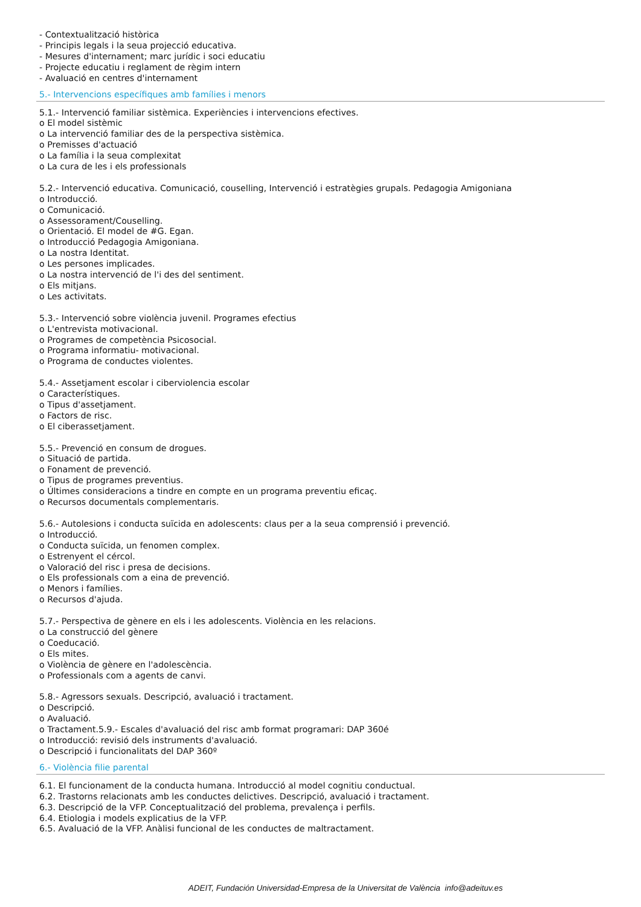- Contextualització històrica
- Principis legals i la seua projecció educativa.
- Mesures d'internament; marc jurídic i soci educatiu
- Projecte educatiu i reglament de règim intern
- Avaluació en centres d'internament
5.- Intervencions específiques amb famílies i menors
5.1.- Intervenció familiar sistèmica. Experiències i intervencions efectives.
o El model sistèmic
o La intervenció familiar des de la perspectiva sistèmica.
o Premisses d'actuació
o La família i la seua complexitat
o La cura de les i els professionals
5.2.- Intervenció educativa. Comunicació, couselling, Intervenció i estratègies grupals. Pedagogia Amigoniana
o Introducció.
o Comunicació.
o Assessorament/Couselling.
o Orientació. El model de #G. Egan.
o Introducció Pedagogia Amigoniana.
o La nostra Identitat.
o Les persones implicades.
o La nostra intervenció de l'i des del sentiment.
o Els mitjans.
o Les activitats.
5.3.- Intervenció sobre violència juvenil. Programes efectius
o L'entrevista motivacional.
o Programes de competència Psicosocial.
o Programa informatiu- motivacional.
o Programa de conductes violentes.
5.4.- Assetjament escolar i ciberviolencia escolar
o Característiques.
o Tipus d'assetjament.
o Factors de risc.
o El ciberassetjament.
5.5.- Prevenció en consum de drogues.
o Situació de partida.
o Fonament de prevenció.
o Tipus de programes preventius.
o Últimes consideracions a tindre en compte en un programa preventiu eficaç.
o Recursos documentals complementaris.
5.6.- Autolesions i conducta suïcida en adolescents: claus per a la seua comprensió i prevenció.
o Introducció.
o Conducta suïcida, un fenomen complex.
o Estrenyent el cércol.
o Valoració del risc i presa de decisions.
o Els professionals com a eina de prevenció.
o Menors i famílies.
o Recursos d'ajuda.
5.7.- Perspectiva de gènere en els i les adolescents. Violència en les relacions.
o La construcció del gènere
o Coeducació.
o Els mites.
o Violència de gènere en l'adolescència.
o Professionals com a agents de canvi.
5.8.- Agressors sexuals. Descripció, avaluació i tractament.
o Descripció.
o Avaluació.
o Tractament.5.9.- Escales d'avaluació del risc amb format programari: DAP 360é
o Introducció: revisió dels instruments d'avaluació.
o Descripció i funcionalitats del DAP 360º
6.- Violència filie parental
6.1. El funcionament de la conducta humana. Introducció al model cognitiu conductual.
6.2. Trastorns relacionats amb les conductes delictives. Descripció, avaluació i tractament.
6.3. Descripció de la VFP. Conceptualització del problema, prevalença i perfils.
6.4. Etiologia i models explicatius de la VFP.
6.5. Avaluació de la VFP. Anàlisi funcional de les conductes de maltractament.
ADEIT, Fundación Universidad-Empresa de la Universitat de València info@adeituv.es